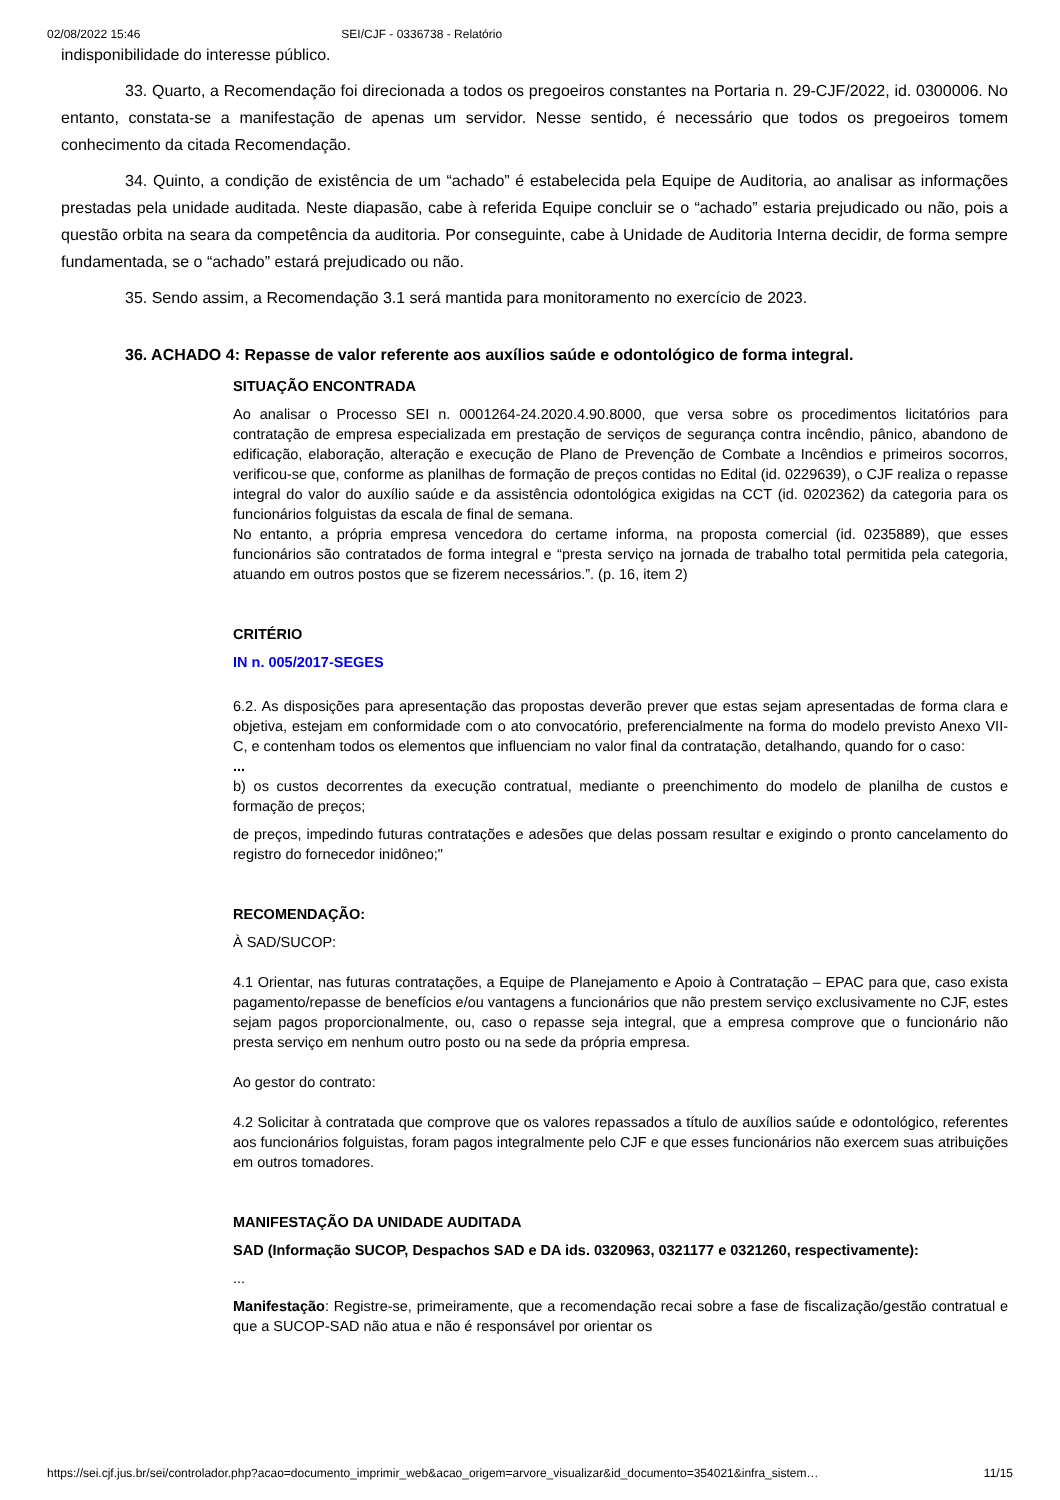02/08/2022 15:46 SEI/CJF - 0336738 - Relatório
indisponibilidade do interesse público.
33. Quarto, a Recomendação foi direcionada a todos os pregoeiros constantes na Portaria n. 29-CJF/2022, id. 0300006. No entanto, constata-se a manifestação de apenas um servidor. Nesse sentido, é necessário que todos os pregoeiros tomem conhecimento da citada Recomendação.
34. Quinto, a condição de existência de um “achado” é estabelecida pela Equipe de Auditoria, ao analisar as informações prestadas pela unidade auditada. Neste diapasão, cabe à referida Equipe concluir se o “achado” estaria prejudicado ou não, pois a questão orbita na seara da competência da auditoria. Por conseguinte, cabe à Unidade de Auditoria Interna decidir, de forma sempre fundamentada, se o “achado” estará prejudicado ou não.
35. Sendo assim, a Recomendação 3.1 será mantida para monitoramento no exercício de 2023.
36. ACHADO 4: Repasse de valor referente aos auxílios saúde e odontológico de forma integral.
SITUAÇÃO ENCONTRADA
Ao analisar o Processo SEI n. 0001264-24.2020.4.90.8000, que versa sobre os procedimentos licitatórios para contratação de empresa especializada em prestação de serviços de segurança contra incêndio, pânico, abandono de edificação, elaboração, alteração e execução de Plano de Prevenção de Combate a Incêndios e primeiros socorros, verificou-se que, conforme as planilhas de formação de preços contidas no Edital (id. 0229639), o CJF realiza o repasse integral do valor do auxílio saúde e da assistência odontológica exigidas na CCT (id. 0202362) da categoria para os funcionários folguistas da escala de final de semana.
No entanto, a própria empresa vencedora do certame informa, na proposta comercial (id. 0235889), que esses funcionários são contratados de forma integral e “presta serviço na jornada de trabalho total permitida pela categoria, atuando em outros postos que se fizerem necessários.”. (p. 16, item 2)
CRITÉRIO
IN n. 005/2017-SEGES
6.2. As disposições para apresentação das propostas deverão prever que estas sejam apresentadas de forma clara e objetiva, estejam em conformidade com o ato convocatório, preferencialmente na forma do modelo previsto Anexo VII-C, e contenham todos os elementos que influenciam no valor final da contratação, detalhando, quando for o caso:
...
b) os custos decorrentes da execução contratual, mediante o preenchimento do modelo de planilha de custos e formação de preços;
de preços, impedindo futuras contratações e adesões que delas possam resultar e exigindo o pronto cancelamento do registro do fornecedor inidôneo;"
RECOMENDAÇÃO:
À SAD/SUCOP:
4.1 Orientar, nas futuras contratações, a Equipe de Planejamento e Apoio à Contratação – EPAC para que, caso exista pagamento/repasse de benefícios e/ou vantagens a funcionários que não prestem serviço exclusivamente no CJF, estes sejam pagos proporcionalmente, ou, caso o repasse seja integral, que a empresa comprove que o funcionário não presta serviço em nenhum outro posto ou na sede da própria empresa.
Ao gestor do contrato:
4.2 Solicitar à contratada que comprove que os valores repassados a título de auxílios saúde e odontológico, referentes aos funcionários folguistas, foram pagos integralmente pelo CJF e que esses funcionários não exercem suas atribuições em outros tomadores.
MANIFESTAÇÃO DA UNIDADE AUDITADA
SAD (Informação SUCOP, Despachos SAD e DA ids. 0320963, 0321177 e 0321260, respectivamente):
...
Manifestação: Registre-se, primeiramente, que a recomendação recai sobre a fase de fiscalização/gestão contratual e que a SUCOP-SAD não atua e não é responsável por orientar os
https://sei.cjf.jus.br/sei/controlador.php?acao=documento_imprimir_web&acao_origem=arvore_visualizar&id_documento=354021&infra_sistem… 11/15